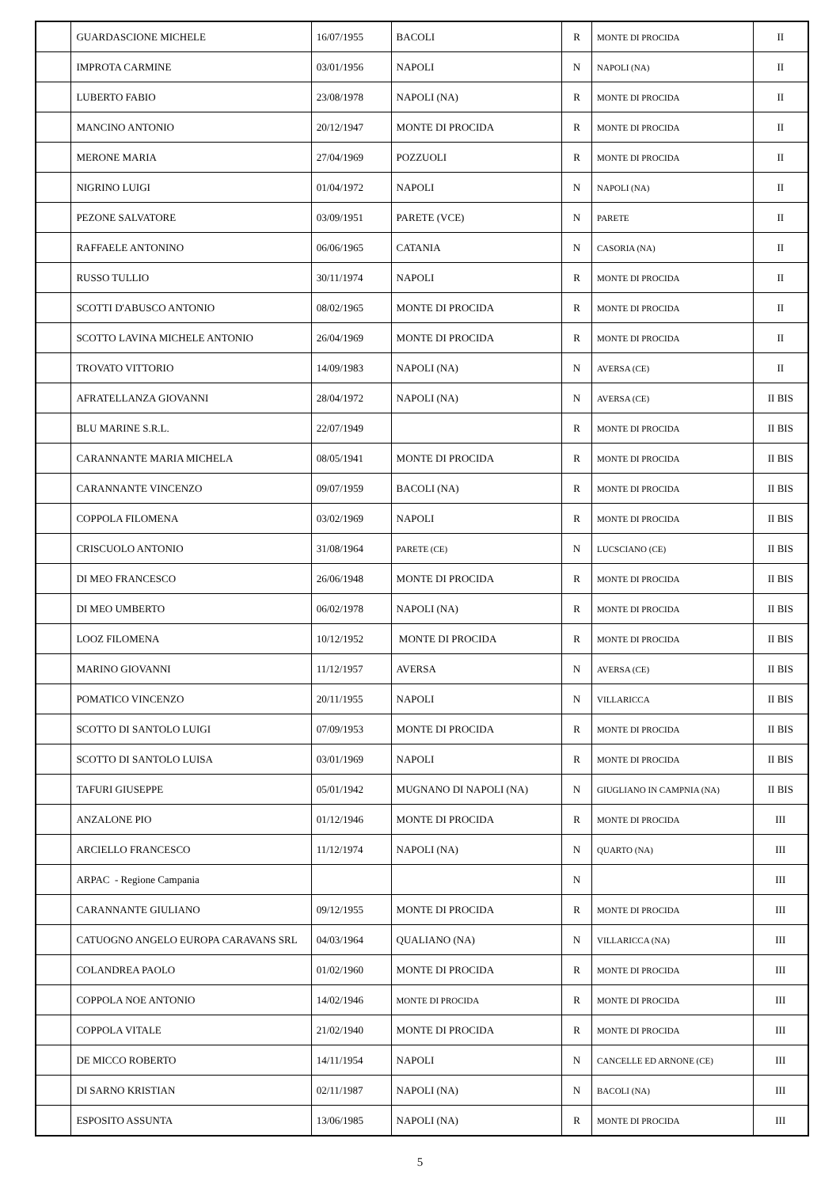| | GUARDASCIONE MICHELE | 16/07/1955 | BACOLI | R | MONTE DI PROCIDA | II |
| | IMPROTA CARMINE | 03/01/1956 | NAPOLI | N | NAPOLI (NA) | II |
| | LUBERTO FABIO | 23/08/1978 | NAPOLI (NA) | R | MONTE DI PROCIDA | II |
| | MANCINO ANTONIO | 20/12/1947 | MONTE DI PROCIDA | R | MONTE DI PROCIDA | II |
| | MERONE MARIA | 27/04/1969 | POZZUOLI | R | MONTE DI PROCIDA | II |
| | NIGRINO LUIGI | 01/04/1972 | NAPOLI | N | NAPOLI (NA) | II |
| | PEZONE SALVATORE | 03/09/1951 | PARETE (VCE) | N | PARETE | II |
| | RAFFAELE ANTONINO | 06/06/1965 | CATANIA | N | CASORIA (NA) | II |
| | RUSSO TULLIO | 30/11/1974 | NAPOLI | R | MONTE DI PROCIDA | II |
| | SCOTTI D'ABUSCO ANTONIO | 08/02/1965 | MONTE DI PROCIDA | R | MONTE DI PROCIDA | II |
| | SCOTTO LAVINA MICHELE ANTONIO | 26/04/1969 | MONTE DI PROCIDA | R | MONTE DI PROCIDA | II |
| | TROVATO VITTORIO | 14/09/1983 | NAPOLI (NA) | N | AVERSA (CE) | II |
| | AFRATELLANZA GIOVANNI | 28/04/1972 | NAPOLI (NA) | N | AVERSA (CE) | II BIS |
| | BLU MARINE S.R.L. | 22/07/1949 | | R | MONTE DI PROCIDA | II BIS |
| | CARANNANTE MARIA MICHELA | 08/05/1941 | MONTE DI PROCIDA | R | MONTE DI PROCIDA | II BIS |
| | CARANNANTE VINCENZO | 09/07/1959 | BACOLI (NA) | R | MONTE DI PROCIDA | II BIS |
| | COPPOLA FILOMENA | 03/02/1969 | NAPOLI | R | MONTE DI PROCIDA | II BIS |
| | CRISCUOLO ANTONIO | 31/08/1964 | PARETE (CE) | N | LUCSCIANO (CE) | II BIS |
| | DI MEO FRANCESCO | 26/06/1948 | MONTE DI PROCIDA | R | MONTE DI PROCIDA | II BIS |
| | DI MEO UMBERTO | 06/02/1978 | NAPOLI (NA) | R | MONTE DI PROCIDA | II BIS |
| | LOOZ FILOMENA | 10/12/1952 | MONTE DI PROCIDA | R | MONTE DI PROCIDA | II BIS |
| | MARINO GIOVANNI | 11/12/1957 | AVERSA | N | AVERSA (CE) | II BIS |
| | POMATICO VINCENZO | 20/11/1955 | NAPOLI | N | VILLARICCA | II BIS |
| | SCOTTO DI SANTOLO LUIGI | 07/09/1953 | MONTE DI PROCIDA | R | MONTE DI PROCIDA | II BIS |
| | SCOTTO DI SANTOLO LUISA | 03/01/1969 | NAPOLI | R | MONTE DI PROCIDA | II BIS |
| | TAFURI GIUSEPPE | 05/01/1942 | MUGNANO DI NAPOLI (NA) | N | GIUGLIANO IN CAMPNIA (NA) | II BIS |
| | ANZALONE PIO | 01/12/1946 | MONTE DI PROCIDA | R | MONTE DI PROCIDA | III |
| | ARCIELLO FRANCESCO | 11/12/1974 | NAPOLI (NA) | N | QUARTO (NA) | III |
| | ARPAC - Regione Campania | | | N | | III |
| | CARANNANTE GIULIANO | 09/12/1955 | MONTE DI PROCIDA | R | MONTE DI PROCIDA | III |
| | CATUOGNO ANGELO EUROPA CARAVANS SRL | 04/03/1964 | QUALIANO (NA) | N | VILLARICCA (NA) | III |
| | COLANDREA PAOLO | 01/02/1960 | MONTE DI PROCIDA | R | MONTE DI PROCIDA | III |
| | COPPOLA NOE ANTONIO | 14/02/1946 | MONTE DI PROCIDA | R | MONTE DI PROCIDA | III |
| | COPPOLA VITALE | 21/02/1940 | MONTE DI PROCIDA | R | MONTE DI PROCIDA | III |
| | DE MICCO ROBERTO | 14/11/1954 | NAPOLI | N | CANCELLE ED ARNONE (CE) | III |
| | DI SARNO KRISTIAN | 02/11/1987 | NAPOLI (NA) | N | BACOLI (NA) | III |
| | ESPOSITO ASSUNTA | 13/06/1985 | NAPOLI (NA) | R | MONTE DI PROCIDA | III |
5